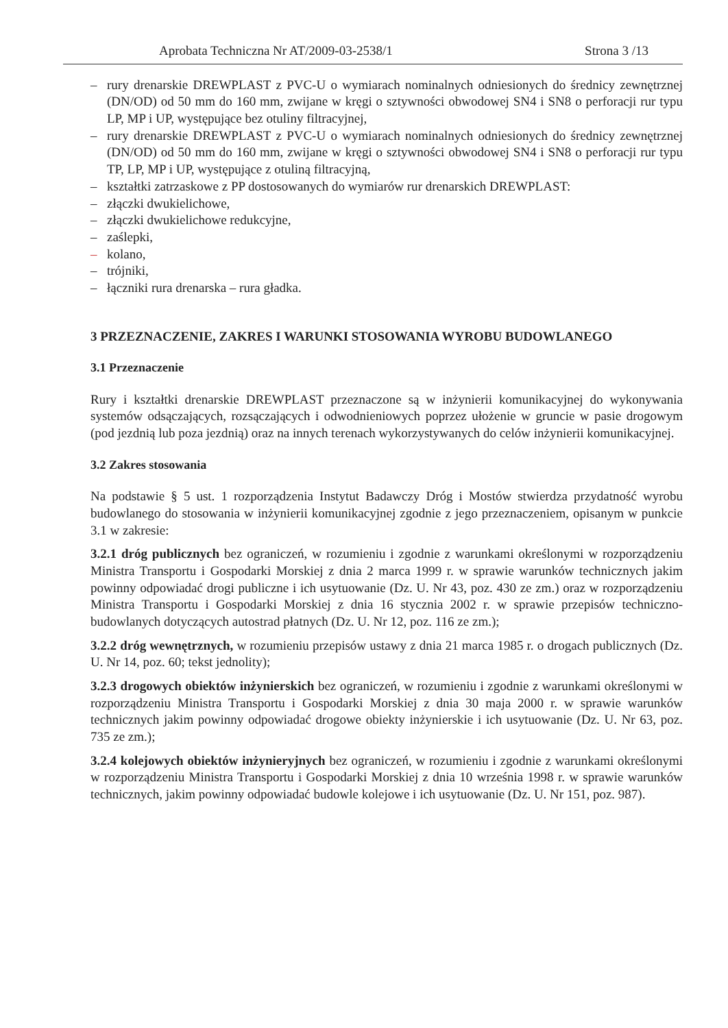Aprobata Techniczna Nr AT/2009-03-2538/1 Strona 3 /13
– rury drenarskie DREWPLAST z PVC-U o wymiarach nominalnych odniesionych do średnicy zewnętrznej (DN/OD) od 50 mm do 160 mm, zwijane w kręgi o sztywności obwodowej SN4 i SN8 o perforacji rur typu LP, MP i UP, występujące bez otuliny filtracyjnej,
– rury drenarskie DREWPLAST z PVC-U o wymiarach nominalnych odniesionych do średnicy zewnętrznej (DN/OD) od 50 mm do 160 mm, zwijane w kręgi o sztywności obwodowej SN4 i SN8 o perforacji rur typu TP, LP, MP i UP, występujące z otuliną filtracyjną,
– kształtki zatrzaskowe z PP dostosowanych do wymiarów rur drenarskich DREWPLAST:
– złączki dwukielichowe,
– złączki dwukielichowe redukcyjne,
– zaślepki,
– kolano,
– trójniki,
– łączniki rura drenarska – rura gładka.
3 PRZEZNACZENIE, ZAKRES I WARUNKI STOSOWANIA WYROBU BUDOWLANEGO
3.1 Przeznaczenie
Rury i kształtki drenarskie DREWPLAST przeznaczone są w inżynierii komunikacyjnej do wykonywania systemów odsączających, rozsączających i odwodnieniowych poprzez ułożenie w gruncie w pasie drogowym (pod jezdnią lub poza jezdnią) oraz na innych terenach wykorzystywanych do celów inżynierii komunikacyjnej.
3.2 Zakres stosowania
Na podstawie § 5 ust. 1 rozporządzenia Instytut Badawczy Dróg i Mostów stwierdza przydatność wyrobu budowlanego do stosowania w inżynierii komunikacyjnej zgodnie z jego przeznaczeniem, opisanym w punkcie 3.1 w zakresie:
3.2.1 dróg publicznych bez ograniczeń, w rozumieniu i zgodnie z warunkami określonymi w rozporządzeniu Ministra Transportu i Gospodarki Morskiej z dnia 2 marca 1999 r. w sprawie warunków technicznych jakim powinny odpowiadać drogi publiczne i ich usytuowanie (Dz. U. Nr 43, poz. 430 ze zm.) oraz w rozporządzeniu Ministra Transportu i Gospodarki Morskiej z dnia 16 stycznia 2002 r. w sprawie przepisów techniczno-budowlanych dotyczących autostrad płatnych (Dz. U. Nr 12, poz. 116 ze zm.);
3.2.2 dróg wewnętrznych, w rozumieniu przepisów ustawy z dnia 21 marca 1985 r. o drogach publicznych (Dz. U. Nr 14, poz. 60; tekst jednolity);
3.2.3 drogowych obiektów inżynierskich bez ograniczeń, w rozumieniu i zgodnie z warunkami określonymi w rozporządzeniu Ministra Transportu i Gospodarki Morskiej z dnia 30 maja 2000 r. w sprawie warunków technicznych jakim powinny odpowiadać drogowe obiekty inżynierskie i ich usytuowanie (Dz. U. Nr 63, poz. 735 ze zm.);
3.2.4 kolejowych obiektów inżynieryjnych bez ograniczeń, w rozumieniu i zgodnie z warunkami określonymi w rozporządzeniu Ministra Transportu i Gospodarki Morskiej z dnia 10 września 1998 r. w sprawie warunków technicznych, jakim powinny odpowiadać budowle kolejowe i ich usytuowanie (Dz. U. Nr 151, poz. 987).